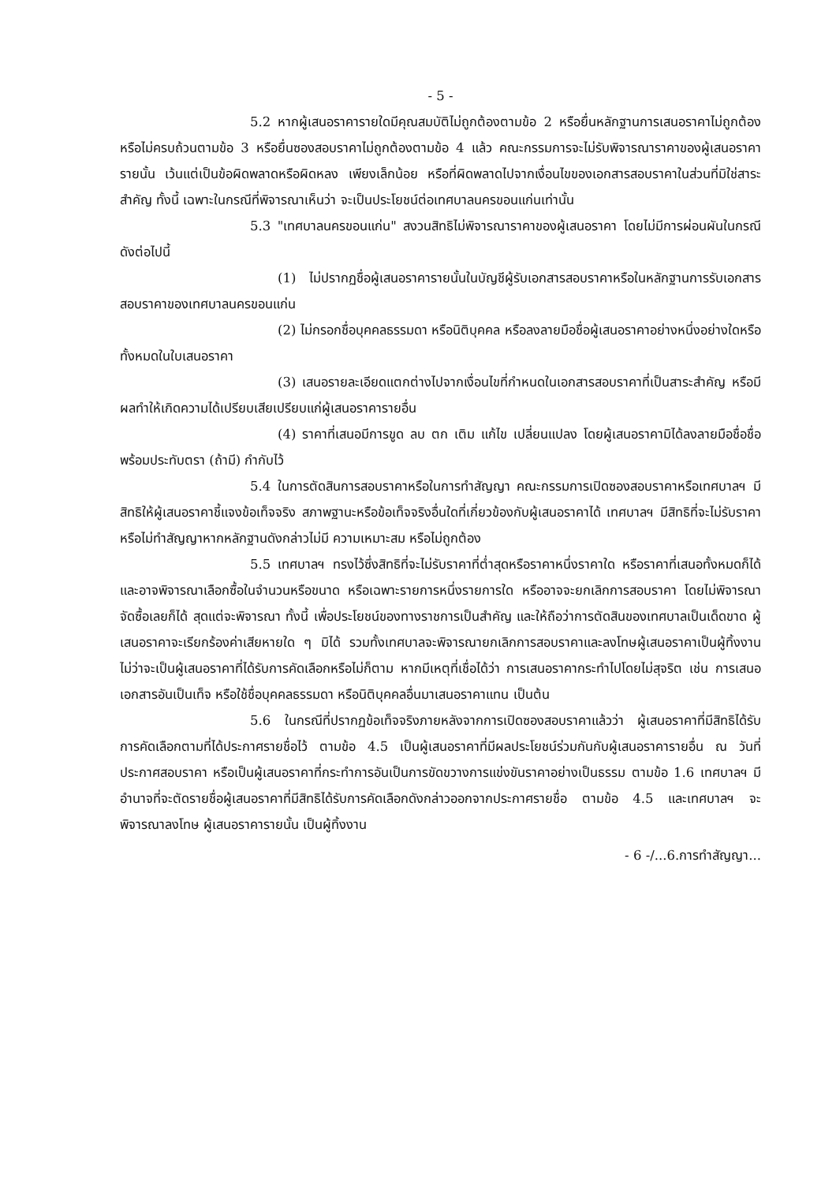- 5 -
5.2 หากผู้เสนอราคารายใดมีคุณสมบัติไม่ถูกต้องตามข้อ 2 หรือยื่นหลักฐานการเสนอราคาไม่ถูกต้องหรือไม่ครบถ้วนตามข้อ 3 หรือยื่นซองสอบราคาไม่ถูกต้องตามข้อ 4 แล้ว คณะกรรมการจะไม่รับพิจารณาราคาของผู้เสนอราคารายนั้น เว้นแต่เป็นข้อผิดพลาดหรือผิดหลง เพียงเล็กน้อย หรือที่ผิดพลาดไปจากเงื่อนไขของเอกสารสอบราคาในส่วนที่มิใช่สาระสำคัญ ทั้งนี้ เฉพาะในกรณีที่พิจารณาเห็นว่า จะเป็นประโยชน์ต่อเทศบาลนครขอนแก่นเท่านั้น
5.3 "เทศบาลนครขอนแก่น" สงวนสิทธิไม่พิจารณาราคาของผู้เสนอราคา โดยไม่มีการผ่อนผันในกรณีดังต่อไปนี้
(1) ไม่ปรากฏชื่อผู้เสนอราคารายนั้นในบัญชีผู้รับเอกสารสอบราคาหรือในหลักฐานการรับเอกสารสอบราคาของเทศบาลนครขอนแก่น
(2) ไม่กรอกชื่อบุคคลธรรมดา หรือนิติบุคคล หรือลงลายมือชื่อผู้เสนอราคาอย่างหนึ่งอย่างใดหรือทั้งหมดในใบเสนอราคา
(3) เสนอรายละเอียดแตกต่างไปจากเงื่อนไขที่กำหนดในเอกสารสอบราคาที่เป็นสาระสำคัญ หรือมีผลทำให้เกิดความได้เปรียบเสียเปรียบแก่ผู้เสนอราคารายอื่น
(4) ราคาที่เสนอมีการขูด ลบ ตก เติม แก้ไข เปลี่ยนแปลง โดยผู้เสนอราคามิได้ลงลายมือชื่อชื่อพร้อมประทับตรา (ถ้ามี) กำกับไว้
5.4 ในการตัดสินการสอบราคาหรือในการทำสัญญา คณะกรรมการเปิดซองสอบราคาหรือเทศบาลฯ มีสิทธิให้ผู้เสนอราคาชี้แจงข้อเท็จจริง สภาพฐานะหรือข้อเท็จจริงอื่นใดที่เกี่ยวข้องกับผู้เสนอราคาได้ เทศบาลฯ มีสิทธิที่จะไม่รับราคาหรือไม่ทำสัญญาหากหลักฐานดังกล่าวไม่มี ความเหมาะสม หรือไม่ถูกต้อง
5.5 เทศบาลฯ ทรงไว้ซึ่งสิทธิที่จะไม่รับราคาที่ต่ำสุดหรือราคาหนึ่งราคาใด หรือราคาที่เสนอทั้งหมดก็ได้ และอาจพิจารณาเลือกซื้อในจำนวนหรือขนาด หรือเฉพาะรายการหนึ่งรายการใด หรืออาจจะยกเลิกการสอบราคา โดยไม่พิจารณาจัดซื้อเลยก็ได้ สุดแต่จะพิจารณา ทั้งนี้ เพื่อประโยชน์ของทางราชการเป็นสำคัญ และให้ถือว่าการตัดสินของเทศบาลเป็นเด็ดขาด ผู้เสนอราคาจะเรียกร้องค่าเสียหายใด ๆ มิได้ รวมทั้งเทศบาลจะพิจารณายกเลิกการสอบราคาและลงโทษผู้เสนอราคาเป็นผู้ทิ้งงาน ไม่ว่าจะเป็นผู้เสนอราคาที่ได้รับการคัดเลือกหรือไม่ก็ตาม หากมีเหตุที่เชื่อได้ว่า การเสนอราคากระทำไปโดยไม่สุจริต เช่น การเสนอเอกสารอันเป็นเท็จ หรือใช้ชื่อบุคคลธรรมดา หรือนิติบุคคลอื่นมาเสนอราคาแทน เป็นต้น
5.6 ในกรณีที่ปรากฏข้อเท็จจริงภายหลังจากการเปิดซองสอบราคาแล้วว่า ผู้เสนอราคาที่มีสิทธิได้รับการคัดเลือกตามที่ได้ประกาศรายชื่อไว้ ตามข้อ 4.5 เป็นผู้เสนอราคาที่มีผลประโยชน์ร่วมกันกับผู้เสนอราคารายอื่น ณ วันที่ประกาศสอบราคา หรือเป็นผู้เสนอราคาที่กระทำการอันเป็นการขัดขวางการแข่งขันราคาอย่างเป็นธรรม ตามข้อ 1.6 เทศบาลฯ มีอำนาจที่จะตัดรายชื่อผู้เสนอราคาที่มีสิทธิได้รับการคัดเลือกดังกล่าวออกจากประกาศรายชื่อ ตามข้อ 4.5 และเทศบาลฯ จะพิจารณาลงโทษ ผู้เสนอราคารายนั้น เป็นผู้ทิ้งงาน
- 6 -/...6.การทำสัญญา...